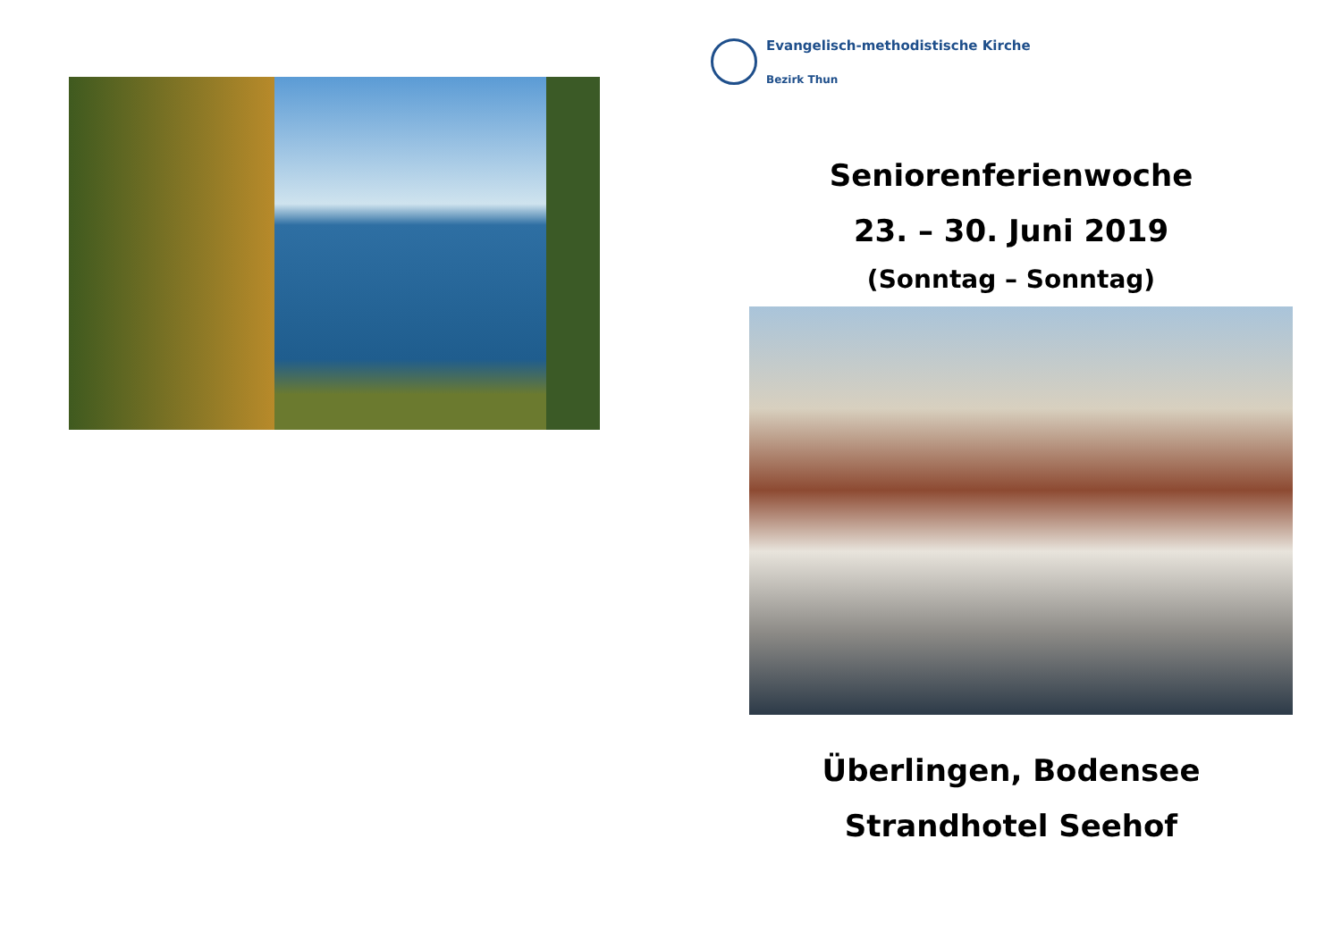Evangelisch-methodistische Kirche
Bezirk Thun
Seniorenferienwoche
23. – 30. Juni 2019
(Sonntag – Sonntag)
Überlingen, Bodensee
Strandhotel Seehof